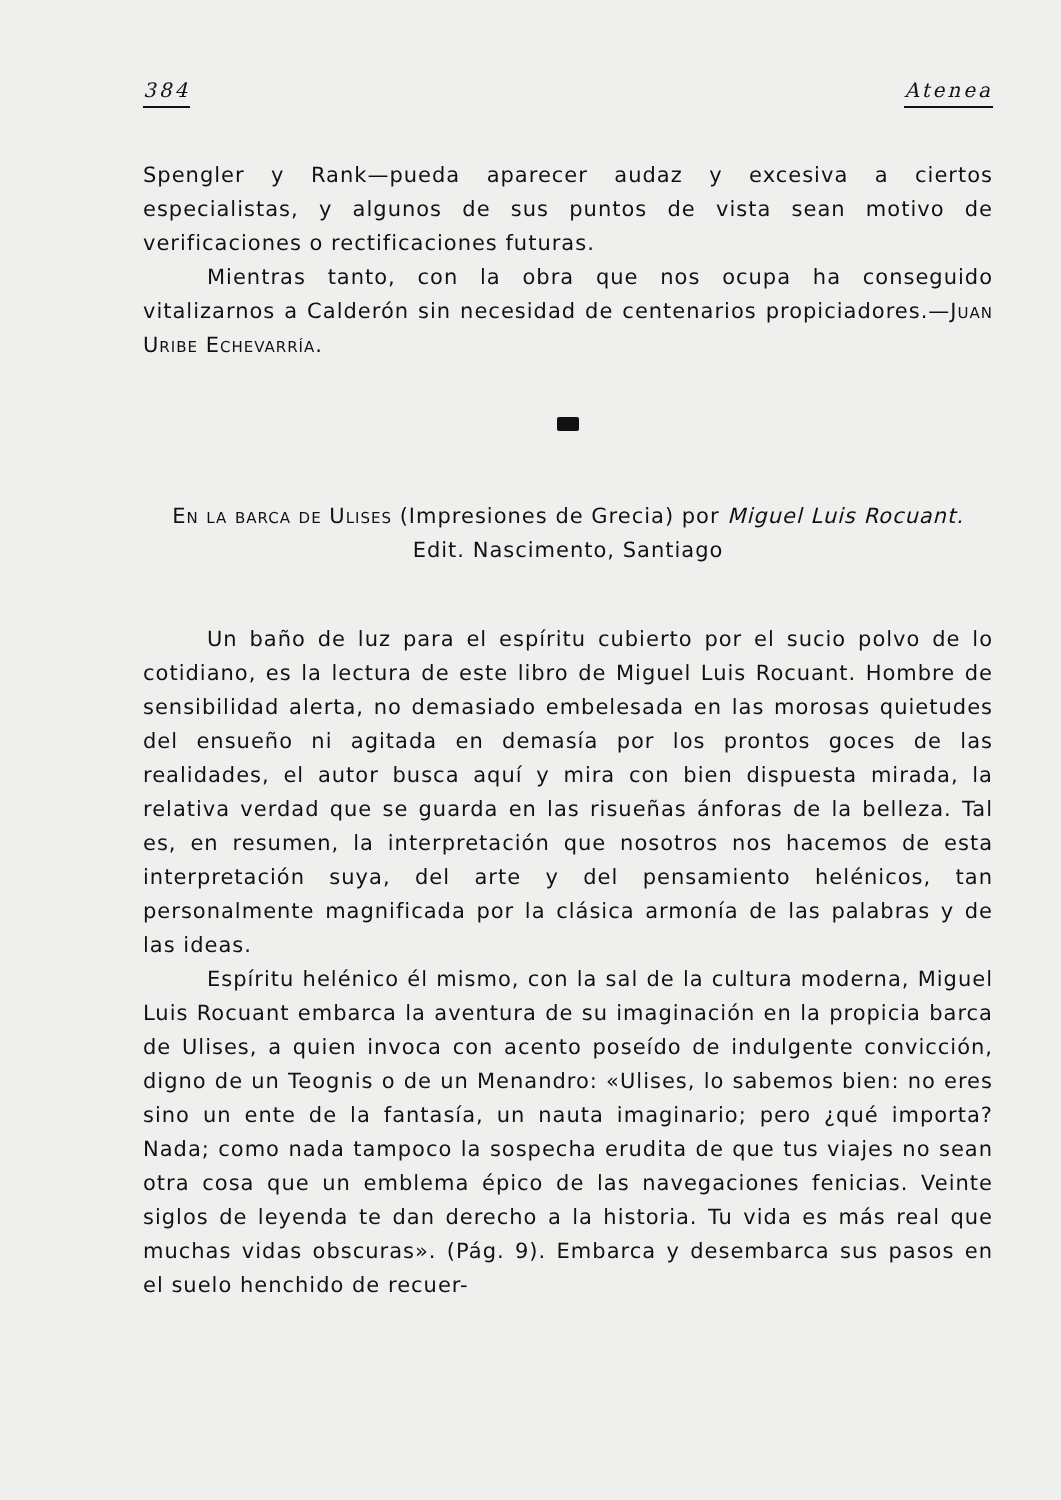384 Atenea
Spengler y Rank—pueda aparecer audaz y excesiva a ciertos especialistas, y algunos de sus puntos de vista sean motivo de verificaciones o rectificaciones futuras.
Mientras tanto, con la obra que nos ocupa ha conseguido vitalizarnos a Calderón sin necesidad de centenarios propiciadores.—Juan Uribe Echevarría.
En la barca de Ulises (Impresiones de Grecia) por Miguel Luis Rocuant. Edit. Nascimento, Santiago
Un baño de luz para el espíritu cubierto por el sucio polvo de lo cotidiano, es la lectura de este libro de Miguel Luis Rocuant. Hombre de sensibilidad alerta, no demasiado embelesada en las morosas quietudes del ensueño ni agitada en demasía por los prontos goces de las realidades, el autor busca aquí y mira con bien dispuesta mirada, la relativa verdad que se guarda en las risueñas ánforas de la belleza. Tal es, en resumen, la interpretación que nosotros nos hacemos de esta interpretación suya, del arte y del pensamiento helénicos, tan personalmente magnificada por la clásica armonía de las palabras y de las ideas.
Espíritu helénico él mismo, con la sal de la cultura moderna, Miguel Luis Rocuant embarca la aventura de su imaginación en la propicia barca de Ulises, a quien invoca con acento poseído de indulgente convicción, digno de un Teognis o de un Menandro: «Ulises, lo sabemos bien: no eres sino un ente de la fantasía, un nauta imaginario; pero ¿qué importa? Nada; como nada tampoco la sospecha erudita de que tus viajes no sean otra cosa que un emblema épico de las navegaciones fenicias. Veinte siglos de leyenda te dan derecho a la historia. Tu vida es más real que muchas vidas obscuras». (Pág. 9). Embarca y desembarca sus pasos en el suelo henchido de recuer-